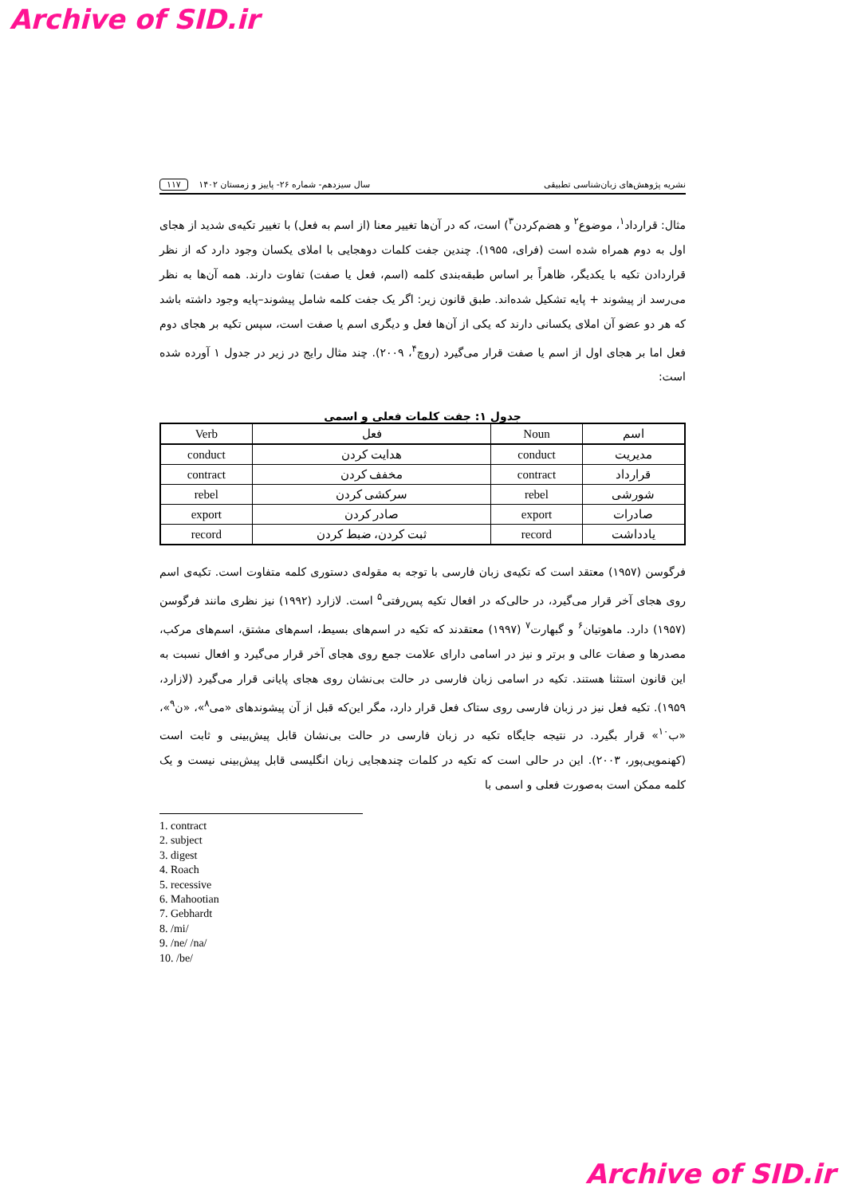Archive of SID.ir
نشریه پژوهش‌های زبان‌شناسی تطبیقی سال سیزدهم- شماره ۲۶- پاییز و زمستان ۱۴۰۲ ۱۱۷
مثال: قرارداد<sup>۱</sup>، موضوع<sup>۲</sup> و هضم‌کردن<sup>۳</sup>) است، که در آن‌ها تغییر معنا (از اسم به فعل) با تغییر تکیه‌ی شدید از هجای اول به دوم همراه شده است (فرای، ۱۹۵۵). چندین جفت کلمات دوهجایی با املای یکسان وجود دارد که از نظر قراردادن تکیه با یکدیگر، ظاهراً بر اساس طبقه‌بندی کلمه (اسم، فعل یا صفت) تفاوت دارند. همه آن‌ها به نظر می‌رسد از پیشوند + پایه تشکیل شده‌اند. طبق قانون زیر: اگر یک جفت کلمه شامل پیشوند–پایه وجود داشته باشد که هر دو عضو آن املای یکسانی دارند که یکی از آن‌ها فعل و دیگری اسم یا صفت است، سپس تکیه بر هجای دوم فعل اما بر هجای اول از اسم یا صفت قرار می‌گیرد (روچ<sup>۴</sup>، ۲۰۰۹). چند مثال رایج در زیر در جدول ۱ آورده شده است:
جدول ۱: جفت کلمات فعلی و اسمی
| اسم | Noun | فعل | Verb |
| --- | --- | --- | --- |
| مدیریت | conduct | هدایت کردن | conduct |
| قرارداد | contract | مخفف کردن | contract |
| شورشی | rebel | سرکشی کردن | rebel |
| صادرات | export | صادر کردن | export |
| یادداشت | record | ثبت کردن، ضبط کردن | record |
فرگوسن (۱۹۵۷) معتقد است که تکیه‌ی زبان فارسی با توجه به مقوله‌ی دستوری کلمه متفاوت است. تکیه‌ی اسم روی هجای آخر قرار می‌گیرد، در حالی‌که در افعال تکیه پس‌رفتی<sup>۵</sup> است. لازارد (۱۹۹۲) نیز نظری مانند فرگوسن (۱۹۵۷) دارد. ماهوتیان<sup>۶</sup> و گبهارت<sup>۷</sup> (۱۹۹۷) معتقدند که تکیه در اسم‌های بسیط، اسم‌های مشتق، اسم‌های مرکب، مصدرها و صفات عالی و برتر و نیز در اسامی دارای علامت جمع روی هجای آخر قرار می‌گیرد و افعال نسبت به این قانون استثنا هستند. تکیه در اسامی زبان فارسی در حالت بی‌نشان روی هجای پایانی قرار می‌گیرد (لازارد، ۱۹۵۹). تکیه فعل نیز در زبان فارسی روی ستاک فعل قرار دارد، مگر این‌که قبل از آن پیشوندهای «می<sup>۸</sup>»، «ن<sup>۹</sup>»، «ب<sup>۱۰</sup>» قرار بگیرد. در نتیجه جایگاه تکیه در زبان فارسی در حالت بی‌نشان قابل پیش‌بینی و ثابت است (کهنمویی‌پور، ۲۰۰۳). این در حالی است که تکیه در کلمات چندهجایی زبان انگلیسی قابل پیش‌بینی نیست و یک کلمه ممکن است به‌صورت فعلی و اسمی با
1. contract
2. subject
3. digest
4. Roach
5. recessive
6. Mahootian
7. Gebhardt
8. /mi/
9. /ne/ /na/
10. /be/
Archive of SID.ir